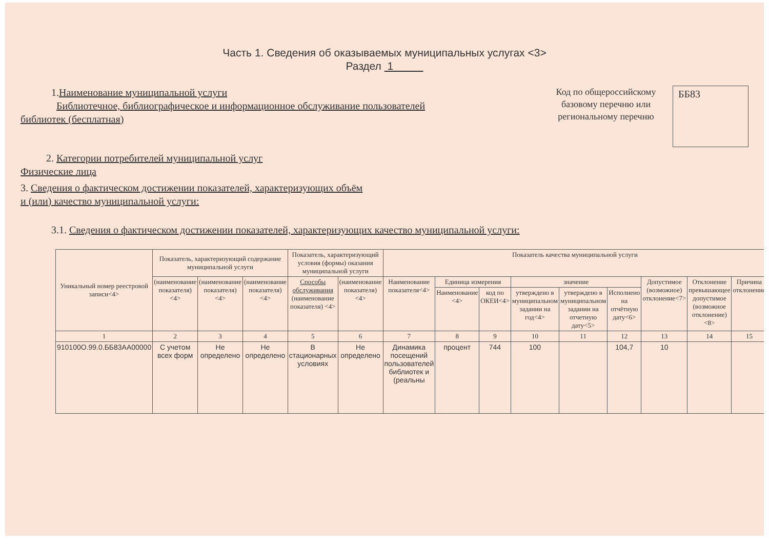Часть 1. Сведения об оказываемых муниципальных услугах <3>
Раздел 1
1.Наименование муниципальной услуги
Библиотечное, библиографическое и информационное обслуживание пользователей
библиотек (бесплатная)
2. Категории потребителей муниципальной услуг
Физические лица
Код по общероссийскому базовому перечню или региональному перечню
ББ83
3. Сведения о фактическом достижении показателей, характеризующих объём
и (или) качество муниципальной услуги:
3.1. Сведения о фактическом достижении показателей, характеризующих качество муниципальной услуги:
| Уникальный номер реестровой записи<4> | Показатель, характеризующий содержание муниципальной услуги | | | Показатель, характеризующий условия (формы) оказания муниципальной услуги | | Показатель качества муниципальной услуги | | | | | | | | |
| --- | --- | --- | --- | --- | --- | --- | --- | --- | --- | --- | --- | --- | --- | --- |
| | (наименование показателя) <4> | (наименование показателя) <4> | (наименование показателя) <4> | Способы обслуживания (наименование показателя) <4> | (наименование показателя) <4> | Наименование показателя<4> | Единица измерения | | значение | | | Допустимое (возможное) отклонение<7> | Отклонение превышающее допустимое (возможное отклонение) <8> | Причина отклонения |
| | | | | | | | Наименование <4> | код по ОКЕИ<4> | утверждено в муниципальном задании на год<4> | утверждено в муниципальном задании на отчетную дату<5> | Исполнено на отчётную дату<6> | | | |
| 1 | 2 | 3 | 4 | 5 | 6 | 7 | 8 | 9 | 10 | 11 | 12 | 13 | 14 | 15 |
| 910100О.99.0.ББ83АА00000 | С учетом всех форм | Не определено | Не определено | В стационарных условиях | Не определено | Динамика посещений пользователей библиотек и (реальны | процент | 744 | 100 | | 104,7 | 10 | | |